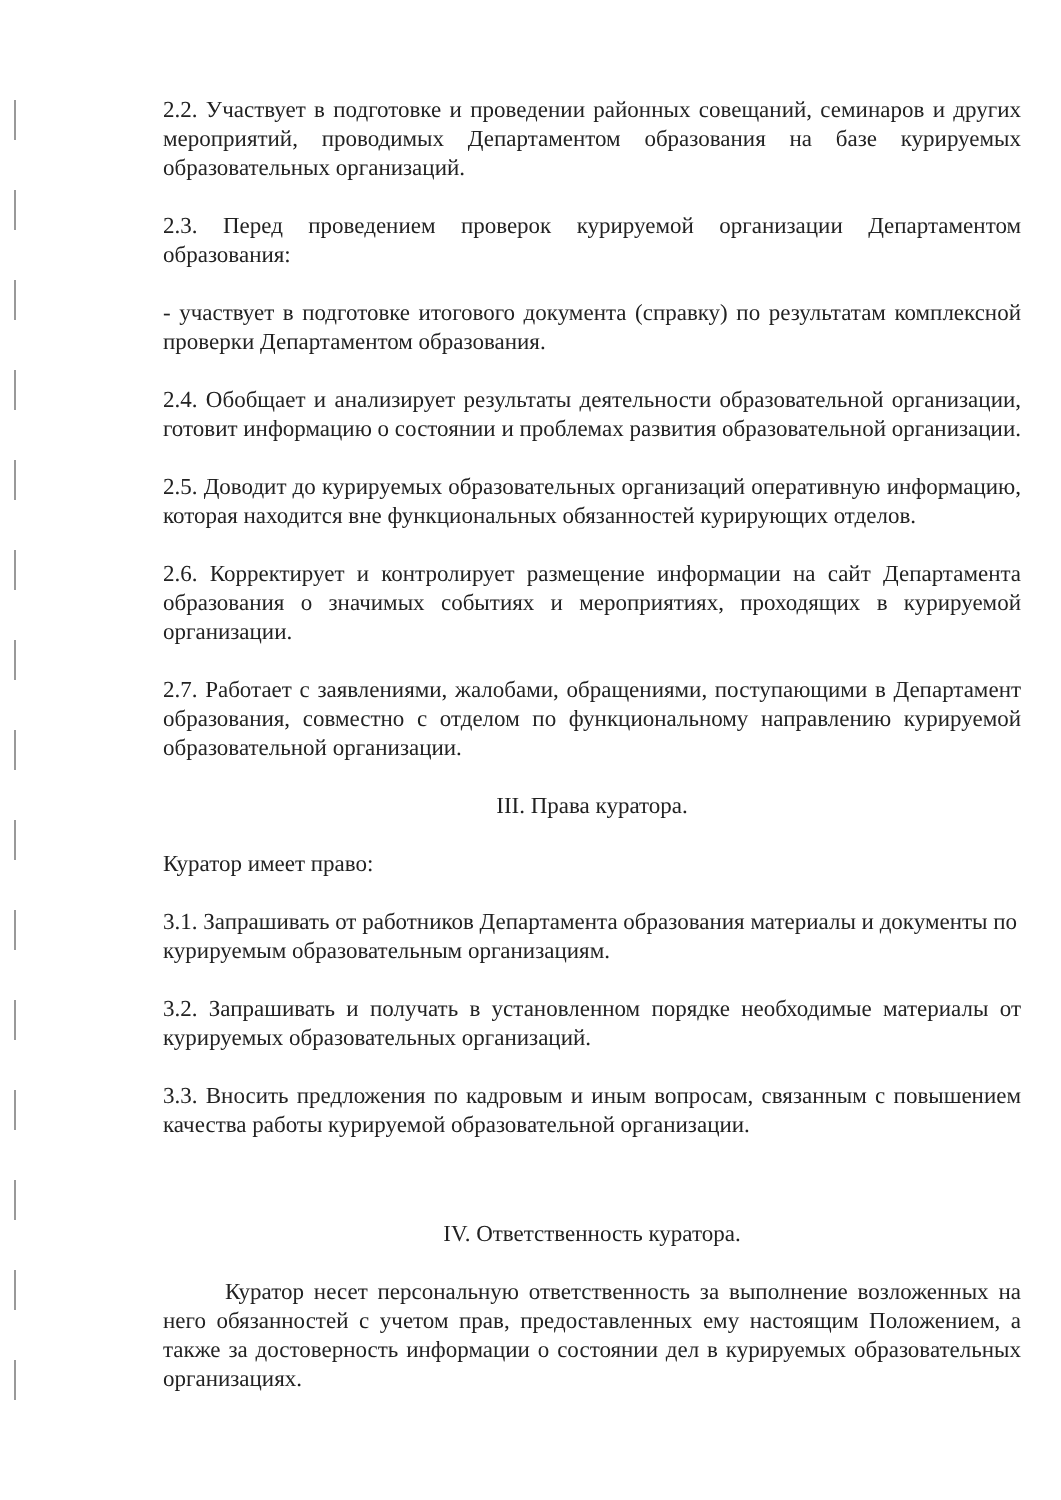2.2. Участвует в подготовке и проведении районных совещаний, семинаров и других мероприятий, проводимых Департаментом образования на базе курируемых образовательных организаций.
2.3. Перед проведением проверок курируемой организации Департаментом образования:
- участвует в подготовке итогового документа (справку) по результатам комплексной проверки Департаментом образования.
2.4. Обобщает и анализирует результаты деятельности образовательной организации, готовит информацию о состоянии и проблемах развития образовательной организации.
2.5. Доводит до курируемых образовательных организаций оперативную информацию, которая находится вне функциональных обязанностей курирующих отделов.
2.6. Корректирует и контролирует размещение информации на сайт Департамента образования о значимых событиях и мероприятиях, проходящих в курируемой организации.
2.7. Работает с заявлениями, жалобами, обращениями, поступающими в Департамент образования, совместно с отделом по функциональному направлению курируемой образовательной организации.
III. Права куратора.
Куратор имеет право:
3.1. Запрашивать от работников Департамента образования материалы и документы по курируемым образовательным организациям.
3.2. Запрашивать и получать в установленном порядке необходимые материалы от курируемых образовательных организаций.
3.3. Вносить предложения по кадровым и иным вопросам, связанным с повышением качества работы курируемой образовательной организации.
IV. Ответственность куратора.
Куратор несет персональную ответственность за выполнение возложенных на него обязанностей с учетом прав, предоставленных ему настоящим Положением, а также за достоверность информации о состоянии дел в курируемых образовательных организациях.